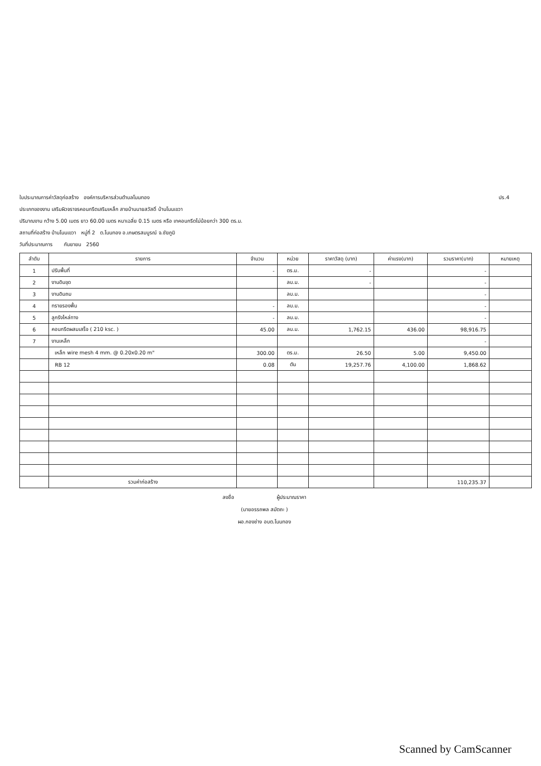ปร.4 ใบประมาณการค่าวัสดุก่อสร้าง องค์การบริหารส่วนตำบลโนนทอง
ประเภทของงาน เสริมผิวจราจรคอนกรีตเสริมเหล็ก สายบ้านนายสวัสดิ์ บ้านโนนเขวา
ปริมาณงาน กว้าง 5.00 เมตร ยาว 60.00 เมตร หนาเฉลี่ย 0.15 เมตร หรือ เทคอนกรีตไม่น้อยกว่า 300 ตร.ม.
สถานที่ก่อสร้าง บ้านโนนเขวา หมู่ที่ 2 ต.โนนทอง อ.เกษตรสมบูรณ์ จ.ชัยภูมิ
วันที่ประมาณการ กันยายน 2560
| ลำดับ | รายการ | จำนวน | หน่วย | ราคาวัสดุ (บาท) | ค่าแรง(บาท) | รวมราคา(บาท) | หมายเหตุ |
| --- | --- | --- | --- | --- | --- | --- | --- |
| 1 | ปรับพื้นที่ | - | ตร.ม. | - | | - | |
| 2 | งานดินขุด | | ลบ.ม. | - | | - | |
| 3 | งานดินถม | | ลบ.ม. | | | - | |
| 4 | ทรายรองพื้น | - | ลบ.ม. | | | - | |
| 5 | ลูกรังไหล่ทาง | - | ลบ.ม. | | | - | |
| 6 | คอนกรีตผสมเสร็จ ( 210 ksc. ) | 45.00 | ลบ.ม. | 1,762.15 | 436.00 | 98,916.75 | |
| 7 | งานเหล็ก | | | | | - | |
| | เหล็ก wire mesh 4 mm. @ 0.20x0.20 m" | 300.00 | ตร.ม. | 26.50 | 5.00 | 9,450.00 | |
| | RB 12 | 0.08 | ตัน | 19,257.76 | 4,100.00 | 1,868.62 | |
| | รวมค่าก่อสร้าง | | | | | 110,235.37 | |
ลงชื่อ ผู้ประมาณราคา
(นายอรรถพล สมัตถะ )
ผอ.กองช่าง อบต.โนนทอง
Scanned by CamScanner